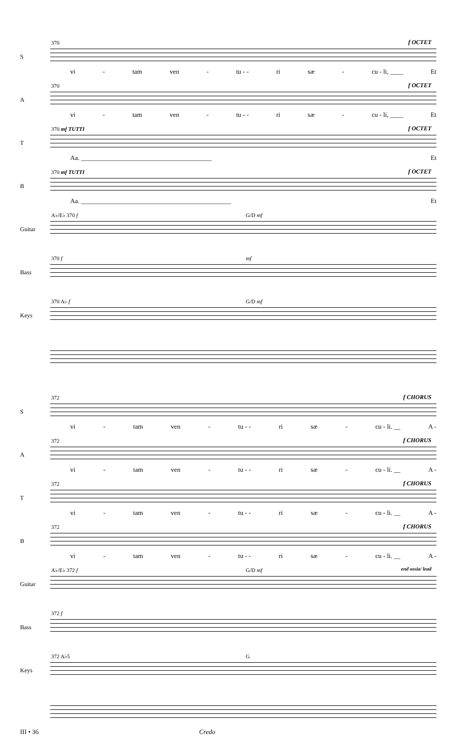S
370 f OCTET
vi - tam ven - tu - - ri sæ - cu - li, ____ Et
A
370 f OCTET
vi - tam ven - tu - - ri sæ - cu - li, ____ Et
T
370 mf TUTTI f OCTET
Aa. ________________________________________ Et
B
370 mf TUTTI f OCTET
Aa. ______________________________________________ Et
Guitar
A♭/E♭ 370 f G/D mf
Bass
370 f mf
Keys
370 A♭ f G/D mf
S
372 f CHORUS
vi - tam ven - tu - - ri sæ - cu - li. __ A -
A
372 f CHORUS
vi - tam ven - tu - - ri sæ - cu - li. __ A -
T
372 f CHORUS
vi - tam ven - tu - - ri sæ - cu - li. __ A -
B
372 f CHORUS
vi - tam ven - tu - - ri sæ - cu - li. __ A -
Guitar
A♭/E♭ 372 f G/D mf end ossia/ lead
Bass
372 f
Keys
372 A♭5 G
III • 36 Credo